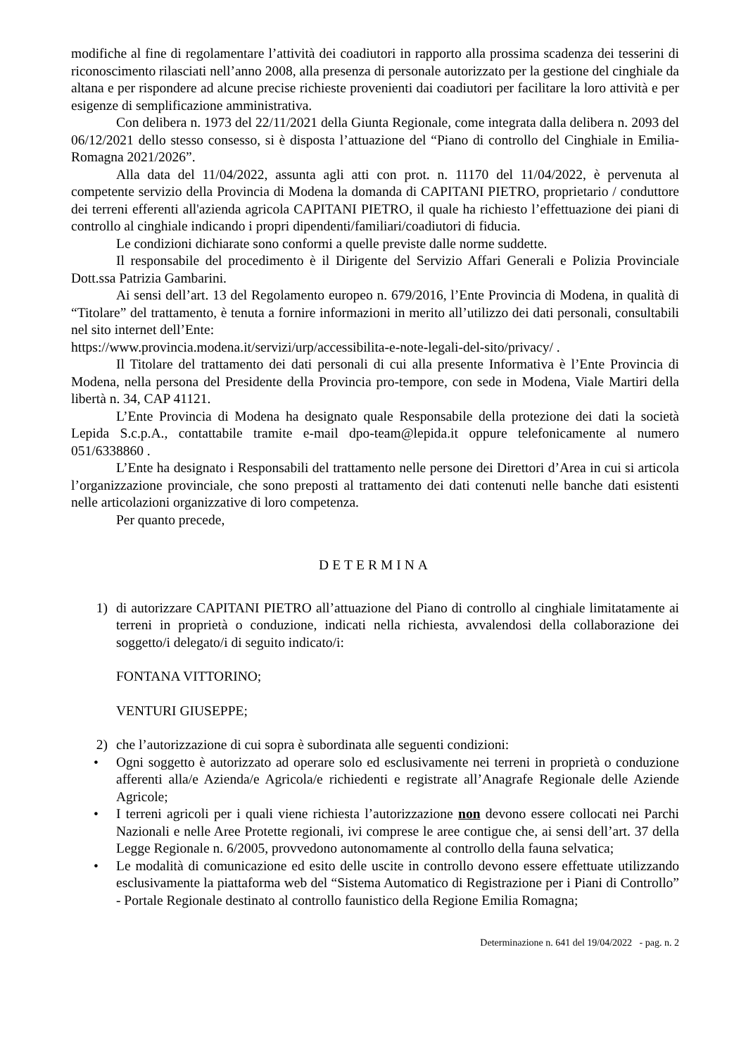modifiche al fine di regolamentare l’attività dei coadiutori in rapporto alla prossima scadenza dei tesserini di riconoscimento rilasciati nell’anno 2008, alla presenza di personale autorizzato per la gestione del cinghiale da altana e per rispondere ad alcune precise richieste provenienti dai coadiutori per facilitare la loro attività e per esigenze di semplificazione amministrativa.
Con delibera n. 1973 del 22/11/2021 della Giunta Regionale, come integrata dalla delibera n. 2093 del 06/12/2021 dello stesso consesso, si è disposta l’attuazione del “Piano di controllo del Cinghiale in Emilia-Romagna 2021/2026”.
Alla data del 11/04/2022, assunta agli atti con prot. n. 11170 del 11/04/2022, è pervenuta al competente servizio della Provincia di Modena la domanda di CAPITANI PIETRO, proprietario / conduttore dei terreni efferenti all'azienda agricola CAPITANI PIETRO, il quale ha richiesto l’effettuazione dei piani di controllo al cinghiale indicando i propri dipendenti/familiari/coadiutori di fiducia.
Le condizioni dichiarate sono conformi a quelle previste dalle norme suddette.
Il responsabile del procedimento è il Dirigente del Servizio Affari Generali e Polizia Provinciale Dott.ssa Patrizia Gambarini.
Ai sensi dell’art. 13 del Regolamento europeo n. 679/2016, l’Ente Provincia di Modena, in qualità di “Titolare” del trattamento, è tenuta a fornire informazioni in merito all’utilizzo dei dati personali, consultabili nel sito internet dell’Ente:
https://www.provincia.modena.it/servizi/urp/accessibilita-e-note-legali-del-sito/privacy/ .
Il Titolare del trattamento dei dati personali di cui alla presente Informativa è l’Ente Provincia di Modena, nella persona del Presidente della Provincia pro-tempore, con sede in Modena, Viale Martiri della libertà n. 34, CAP 41121.
L’Ente Provincia di Modena ha designato quale Responsabile della protezione dei dati la società Lepida S.c.p.A., contattabile tramite e-mail dpo-team@lepida.it oppure telefonicamente al numero 051/6338860 .
L’Ente ha designato i Responsabili del trattamento nelle persone dei Direttori d’Area in cui si articola l’organizzazione provinciale, che sono preposti al trattamento dei dati contenuti nelle banche dati esistenti nelle articolazioni organizzative di loro competenza.
Per quanto precede,
DETERMINA
1) di autorizzare CAPITANI PIETRO all’attuazione del Piano di controllo al cinghiale limitatamente ai terreni in proprietà o conduzione, indicati nella richiesta, avvalendosi della collaborazione dei soggetto/i delegato/i di seguito indicato/i:
FONTANA VITTORINO;
VENTURI GIUSEPPE;
2) che l’autorizzazione di cui sopra è subordinata alle seguenti condizioni:
• Ogni soggetto è autorizzato ad operare solo ed esclusivamente nei terreni in proprietà o conduzione afferenti alla/e Azienda/e Agricola/e richiedenti e registrate all’Anagrafe Regionale delle Aziende Agricole;
• I terreni agricoli per i quali viene richiesta l’autorizzazione non devono essere collocati nei Parchi Nazionali e nelle Aree Protette regionali, ivi comprese le aree contigue che, ai sensi dell’art. 37 della Legge Regionale n. 6/2005, provvedono autonomamente al controllo della fauna selvatica;
• Le modalità di comunicazione ed esito delle uscite in controllo devono essere effettuate utilizzando esclusivamente la piattaforma web del “Sistema Automatico di Registrazione per i Piani di Controllo” - Portale Regionale destinato al controllo faunistico della Regione Emilia Romagna;
Determinazione n. 641 del 19/04/2022 - pag. n. 2